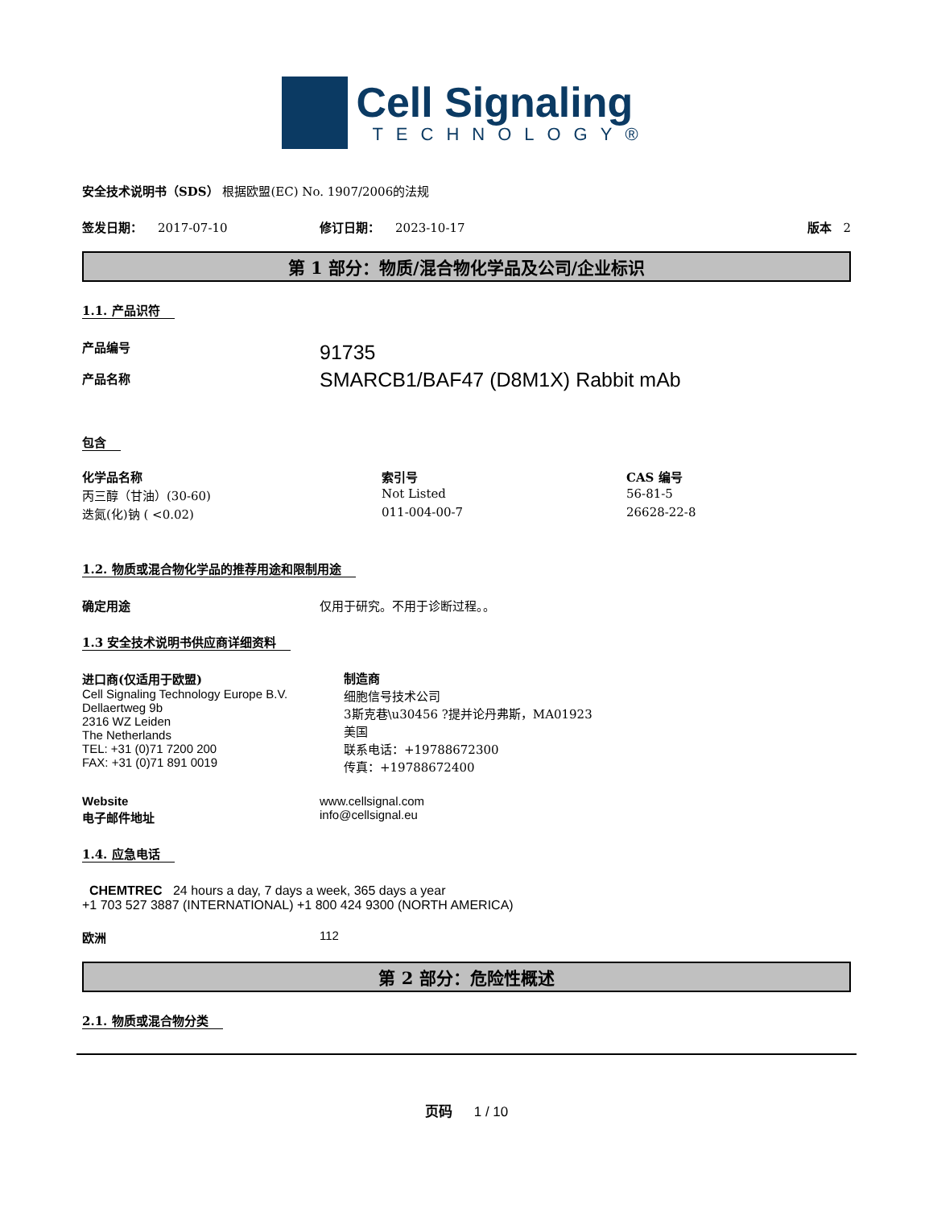Cell Signaling
TECHNOLOGY®
安全技术说明书（SDS） 根据欧盟(EC) No. 1907/2006的法规
签发日期： 2017-07-10 修订日期： 2023-10-17 版本 2
第 1 部分：物质/混合物化学品及公司/企业标识
1.1. 产品识符
产品编号
产品名称
91735
SMARCB1/BAF47 (D8M1X) Rabbit mAb
包含
| 化学品名称 | 索引号 | CAS 编号 |
| --- | --- | --- |
| 丙三醇（甘油）(30-60) | Not Listed | 56-81-5 |
| 迭氮(化)钠 ( <0.02) | 011-004-00-7 | 26628-22-8 |
1.2. 物质或混合物化学品的推荐用途和限制用途
确定用途 仅用于研究。不用于诊断过程。。
1.3 安全技术说明书供应商详细资料
进口商(仅适用于欧盟)
Cell Signaling Technology Europe B.V.
Dellaertweg 9b
2316 WZ Leiden
The Netherlands
TEL: +31 (0)71 7200 200
FAX: +31 (0)71 891 0019
制造商
细胞信号技术公司
3斯克巷\u30456 ?提并论丹弗斯，MA01923
美国
联系电话：+19788672300
传真：+19788672400
Website
电子邮件地址
www.cellsignal.com
info@cellsignal.eu
1.4. 应急电话
CHEMTREC 24 hours a day, 7 days a week, 365 days a year
+1 703 527 3887 (INTERNATIONAL) +1 800 424 9300 (NORTH AMERICA)
欧洲 112
第 2 部分：危险性概述
2.1. 物质或混合物分类
页码 1 / 10